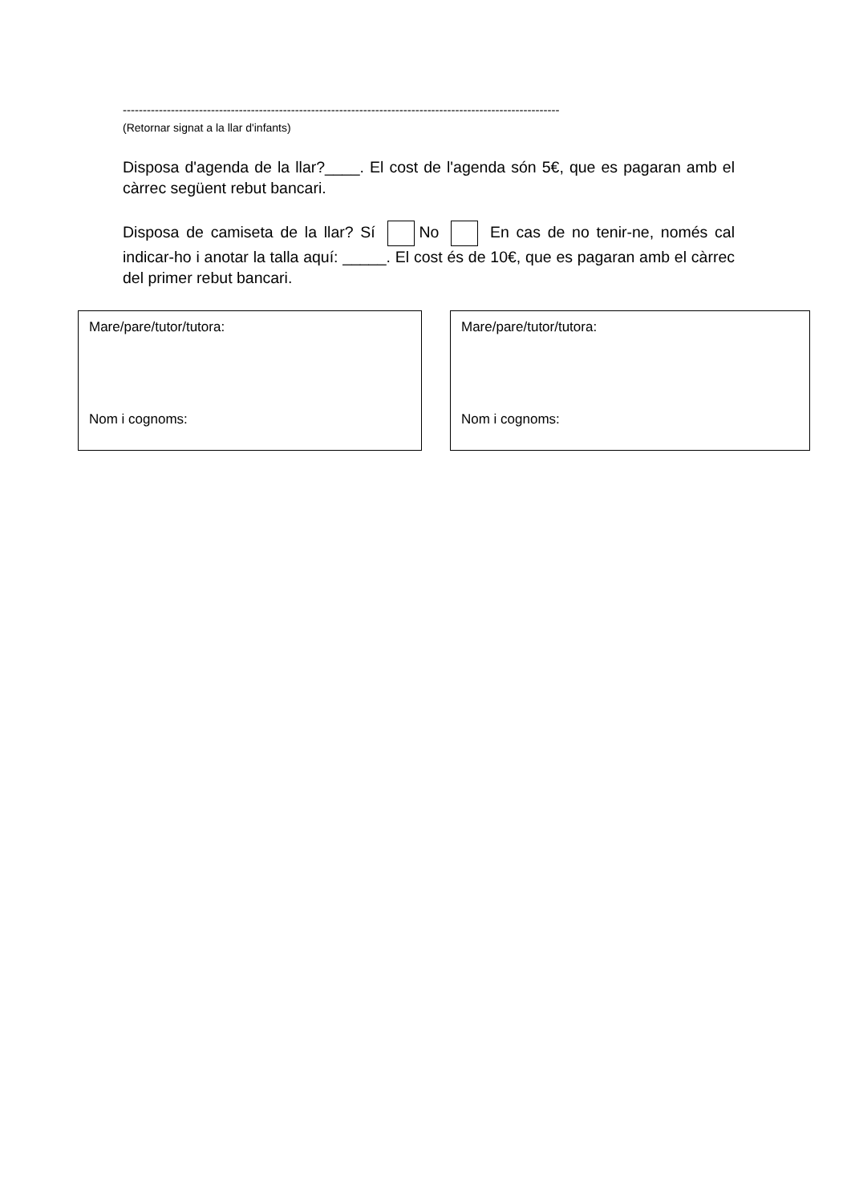-------------------------------------------------------------------------------------------------------------
(Retornar signat a la llar d'infants)
Disposa d'agenda de la llar?____. El cost de l'agenda són 5€, que es pagaran amb el càrrec següent rebut bancari.
Disposa de camiseta de la llar? Sí No En cas de no tenir-ne, només cal indicar-ho i anotar la talla aquí: _____. El cost és de 10€, que es pagaran amb el càrrec del primer rebut bancari.
Mare/pare/tutor/tutora:
Nom i cognoms:
Mare/pare/tutor/tutora:
Nom i cognoms: